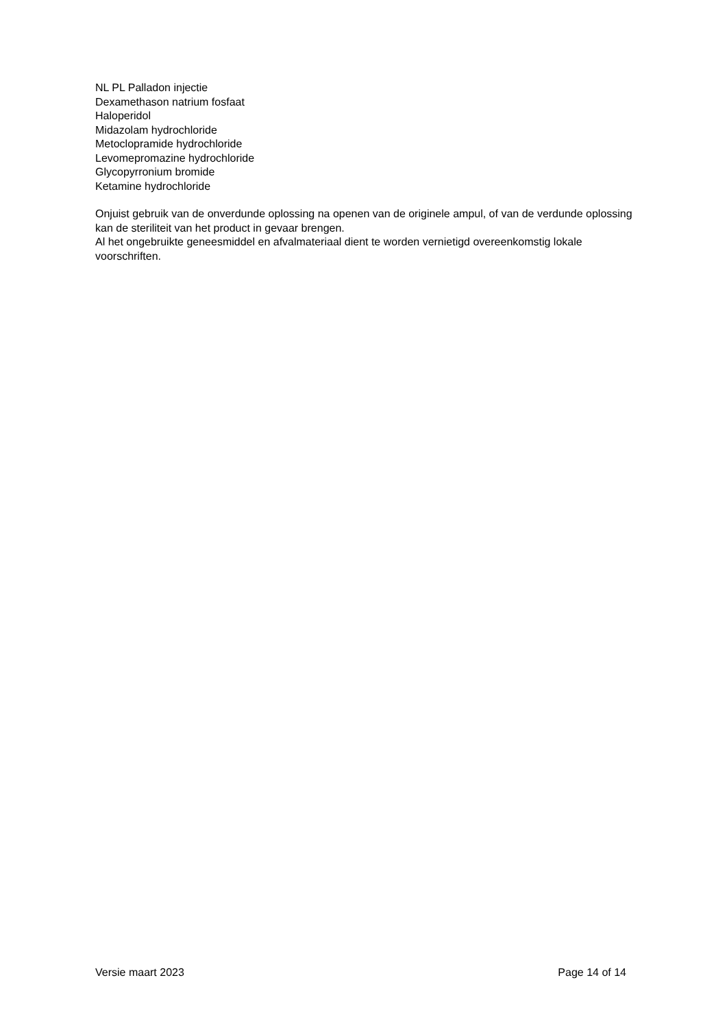NL PL Palladon injectie
Dexamethason natrium fosfaat
Haloperidol
Midazolam hydrochloride
Metoclopramide hydrochloride
Levomepromazine hydrochloride
Glycopyrronium bromide
Ketamine hydrochloride
Onjuist gebruik van de onverdunde oplossing na openen van de originele ampul, of van de verdunde oplossing kan de steriliteit van het product in gevaar brengen.
Al het ongebruikte geneesmiddel en afvalmateriaal dient te worden vernietigd overeenkomstig lokale voorschriften.
Versie maart 2023 Page 14 of 14